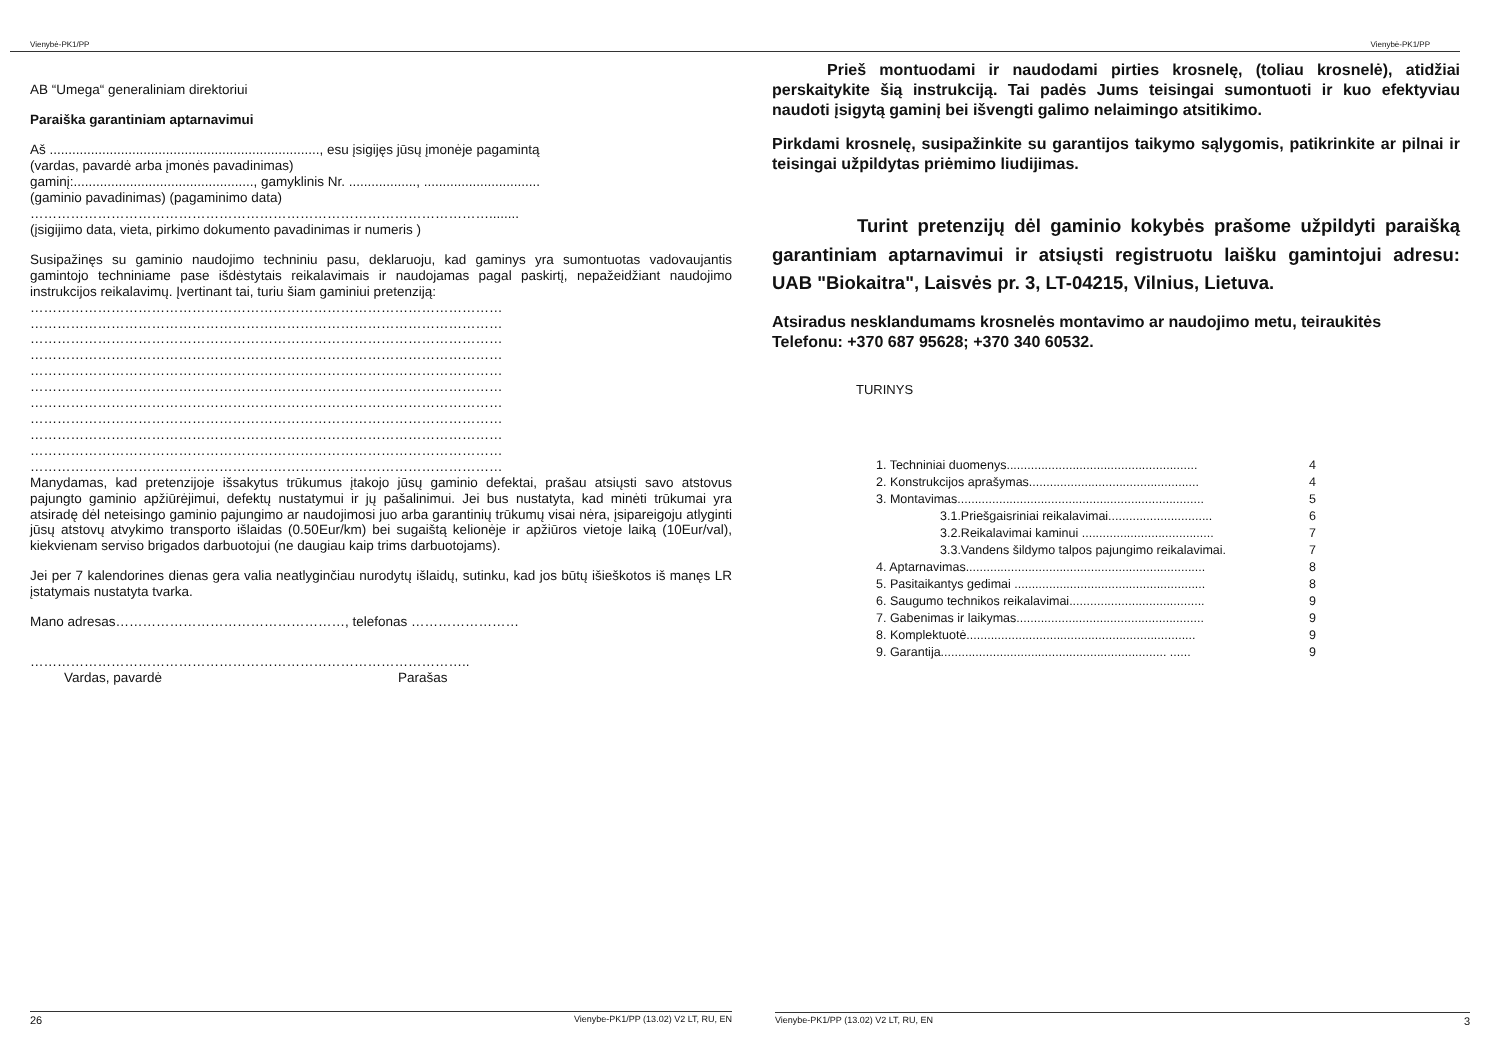Vienybė-PK1/PP
AB “Umega“ generaliniam direktoriui
Paraiška garantiniam aptarnavimui
Aš ........................................................................, esu įsigijęs jūsų įmonėje pagamintą
(vardas, pavardė arba įmonės pavadinimas)
gaminį:................................................, gamyklinis Nr. .................., ...............................
(gaminio pavadinimas) (pagaminimo data)
…………………………………………………………………………………………........
(įsigijimo data, vieta, pirkimo dokumento pavadinimas ir numeris )
Susipažinęs su gaminio naudojimo techniniu pasu, deklaruoju, kad gaminys yra sumontuotas vadovaujantis gamintojo techniniame pase išdėstytais reikalavimais ir naudojamas pagal paskirtį, nepažeidžiant naudojimo instrukcijos reikalavimų. Įvertinant tai, turiu šiam gaminiui pretenziją:
……………………………………………………………………………………………
……………………………………………………………………………………………
……………………………………………………………………………………………
……………………………………………………………………………………………
……………………………………………………………………………………………
……………………………………………………………………………………………
……………………………………………………………………………………………
……………………………………………………………………………………………
……………………………………………………………………………………………
……………………………………………………………………………………………
……………………………………………………………………………………………
Manydamas, kad pretenzijoje išsakytus trūkumus įtakojo jūsų gaminio defektai, prašau atsiųsti savo atstovus pajungto gaminio apžiūrėjimui, defektų nustatymui ir jų pašalinimui. Jei bus nustatyta, kad minėti trūkumai yra atsiradę dėl neteisingo gaminio pajungimo ar naudojimosi juo arba garantinių trūkumų visai nėra, įsipareigoju atlyginti jūsų atstovų atvykimo transporto išlaidas (0.50Eur/km) bei sugaištą kelionėje ir apžiūros vietoje laiką (10Eur/val), kiekvienam serviso brigados darbuotojui (ne daugiau kaip trims darbuotojams).
Jei per 7 kalendorines dienas gera valia neatlyginčiau nurodytų išlaidų, sutinku, kad jos būtų išieškotos iš manęs LR įstatymais nustatyta tvarka.
Mano adresas……………………………………………, telefonas ……………………
……………………………………………………………………………………..
Vardas, pavardė Parašas
26 Vienybe-PK1/PP (13.02) V2 LT, RU, EN
Vienybė-PK1/PP
Prieš montuodami ir naudodami pirties krosnelę, (toliau krosnelė), atidžiai perskaitykite šią instrukciją. Tai padės Jums teisingai sumontuoti ir kuo efektyviau naudoti įsigytą gaminį bei išvengti galimo nelaimingo atsitikimo.
Pirkdami krosnelę, susipažinkite su garantijos taikymo sąlygomis, patikrinkite ar pilnai ir teisingai užpildytas priėmimo liudijimas.
Turint pretenzijų dėl gaminio kokybės prašome užpildyti paraišką garantiniam aptarnavimui ir atsiųsti registruotu laišku gamintojui adresu: UAB "Biokaitra", Laisvės pr. 3, LT-04215, Vilnius, Lietuva.
Atsiradus nesklandumams krosnelės montavimo ar naudojimo metu, teiraukitės
Telefonu: +370 687 95628; +370 340 60532.
TURINYS
1. Techniniai duomenys....................................................... 4
2. Konstrukcijos aprašymas................................................. 4
3. Montavimas....................................................................... 5
3.1.Priešgaisriniai reikalavimai.............................. 6
3.2.Reikalavimai kaminui ...................................... 7
3.3.Vandens šildymo talpos pajungimo reikalavimai. 7
4. Aptarnavimas..................................................................... 8
5. Pasitaikantys gedimai ....................................................... 8
6. Saugumo technikos reikalavimai....................................... 9
7. Gabenimas ir laikymas...................................................... 9
8. Komplektuotė.................................................................. 9
9. Garantija................................................................. ...... 9
Vienybe-PK1/PP (13.02) V2 LT, RU, EN 3